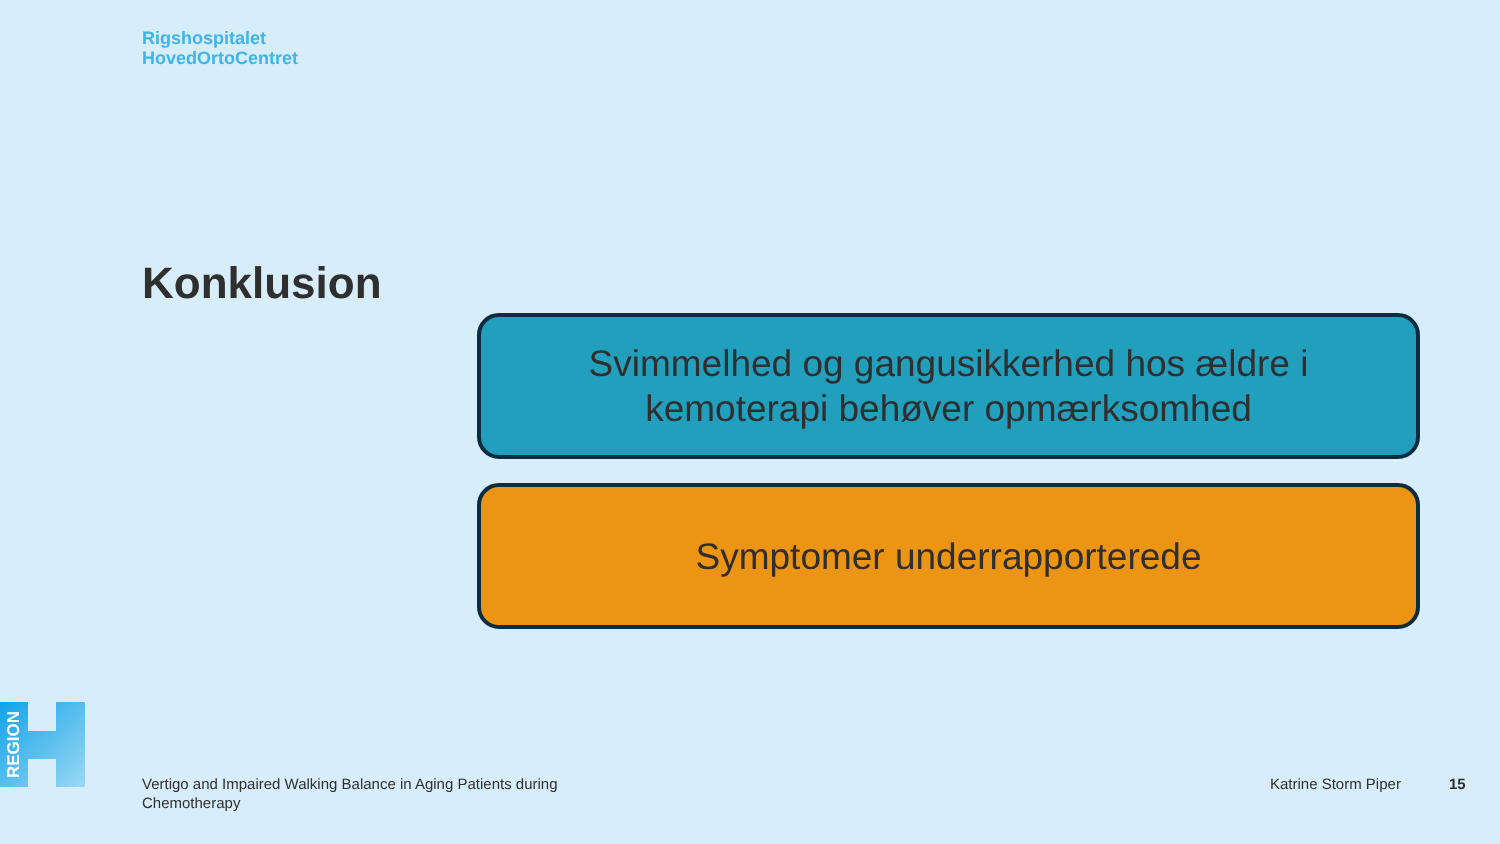Rigshospitalet
HovedOrtoCentret
Konklusion
Svimmelhed og gangusikkerhed hos ældre i
kemoterapi behøver opmærksomhed
Symptomer underrapporterede
REGION
Vertigo and Impaired Walking Balance in Aging Patients during Chemotherapy
Katrine Storm Piper 15